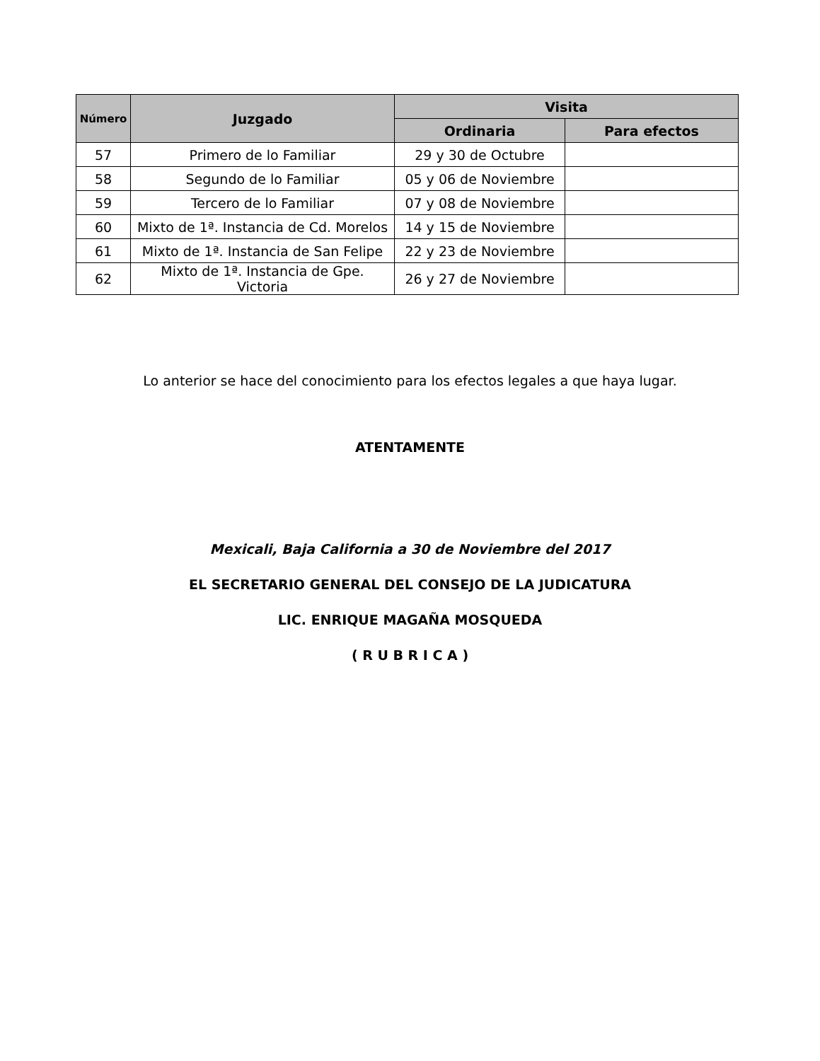| Número | Juzgado | Visita | |
| --- | --- | --- | --- |
| | | Ordinaria | Para efectos |
| 57 | Primero de lo Familiar | 29 y 30 de Octubre | |
| 58 | Segundo de lo Familiar | 05 y 06 de Noviembre | |
| 59 | Tercero de lo Familiar | 07 y 08 de Noviembre | |
| 60 | Mixto de 1ª. Instancia de Cd. Morelos | 14 y 15 de Noviembre | |
| 61 | Mixto de 1ª. Instancia de San Felipe | 22 y 23 de Noviembre | |
| 62 | Mixto de 1ª. Instancia de Gpe. Victoria | 26 y 27 de Noviembre | |
Lo anterior se hace del conocimiento para los efectos legales a que haya lugar.
ATENTAMENTE
Mexicali, Baja California a 30 de Noviembre del 2017
EL SECRETARIO GENERAL DEL CONSEJO DE LA JUDICATURA
LIC. ENRIQUE MAGAÑA MOSQUEDA
( R U B R I C A )